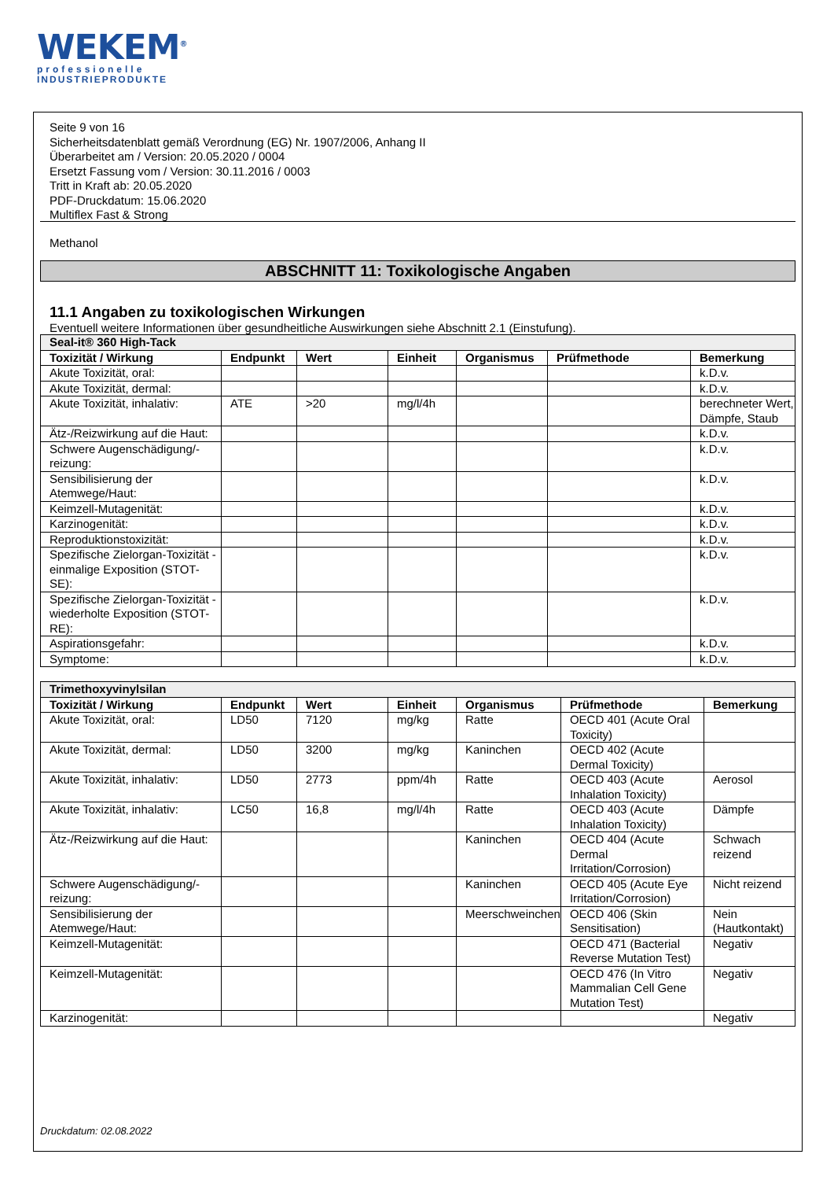WEKEM<sup>®</sup>
professionelle
INDUSTRIEPRODUKTE
Seite 9 von 16
Sicherheitsdatenblatt gemäß Verordnung (EG) Nr. 1907/2006, Anhang II
Überarbeitet am / Version: 20.05.2020 / 0004
Ersetzt Fassung vom / Version: 30.11.2016 / 0003
Tritt in Kraft ab: 20.05.2020
PDF-Druckdatum: 15.06.2020
Multiflex Fast & Strong
Methanol
ABSCHNITT 11: Toxikologische Angaben
11.1 Angaben zu toxikologischen Wirkungen
Eventuell weitere Informationen über gesundheitliche Auswirkungen siehe Abschnitt 2.1 (Einstufung).
| Seal-it® 360 High-Tack | | | | | | |
| Toxizität / Wirkung | Endpunkt | Wert | Einheit | Organismus | Prüfmethode | Bemerkung |
| Akute Toxizität, oral: | | | | | | k.D.v. |
| Akute Toxizität, dermal: | | | | | | k.D.v. |
| Akute Toxizität, inhalativ: | ATE | >20 | mg/l/4h | | | berechneter Wert, Dämpfe, Staub |
| Ätz-/Reizwirkung auf die Haut: | | | | | | k.D.v. |
| Schwere Augenschädigung/-reizung: | | | | | | k.D.v. |
| Sensibilisierung der Atemwege/Haut: | | | | | | k.D.v. |
| Keimzell-Mutagenität: | | | | | | k.D.v. |
| Karzinogenität: | | | | | | k.D.v. |
| Reproduktionstoxizität: | | | | | | k.D.v. |
| Spezifische Zielorgan-Toxizität - einmalige Exposition (STOT-SE): | | | | | | k.D.v. |
| Spezifische Zielorgan-Toxizität - wiederholte Exposition (STOT-RE): | | | | | | k.D.v. |
| Aspirationsgefahr: | | | | | | k.D.v. |
| Symptome: | | | | | | k.D.v. |
| Trimethoxyvinylsilan | | | | | | |
| Toxizität / Wirkung | Endpunkt | Wert | Einheit | Organismus | Prüfmethode | Bemerkung |
| Akute Toxizität, oral: | LD50 | 7120 | mg/kg | Ratte | OECD 401 (Acute Oral Toxicity) | |
| Akute Toxizität, dermal: | LD50 | 3200 | mg/kg | Kaninchen | OECD 402 (Acute Dermal Toxicity) | |
| Akute Toxizität, inhalativ: | LD50 | 2773 | ppm/4h | Ratte | OECD 403 (Acute Inhalation Toxicity) | Aerosol |
| Akute Toxizität, inhalativ: | LC50 | 16,8 | mg/l/4h | Ratte | OECD 403 (Acute Inhalation Toxicity) | Dämpfe |
| Ätz-/Reizwirkung auf die Haut: | | | | Kaninchen | OECD 404 (Acute Dermal Irritation/Corrosion) | Schwach reizend |
| Schwere Augenschädigung/-reizung: | | | | Kaninchen | OECD 405 (Acute Eye Irritation/Corrosion) | Nicht reizend |
| Sensibilisierung der Atemwege/Haut: | | | | Meerschweinchen | OECD 406 (Skin Sensitisation) | Nein (Hautkontakt) |
| Keimzell-Mutagenität: | | | | | OECD 471 (Bacterial Reverse Mutation Test) | Negativ |
| Keimzell-Mutagenität: | | | | | OECD 476 (In Vitro Mammalian Cell Gene Mutation Test) | Negativ |
| Karzinogenität: | | | | | | Negativ |
Druckdatum: 02.08.2022